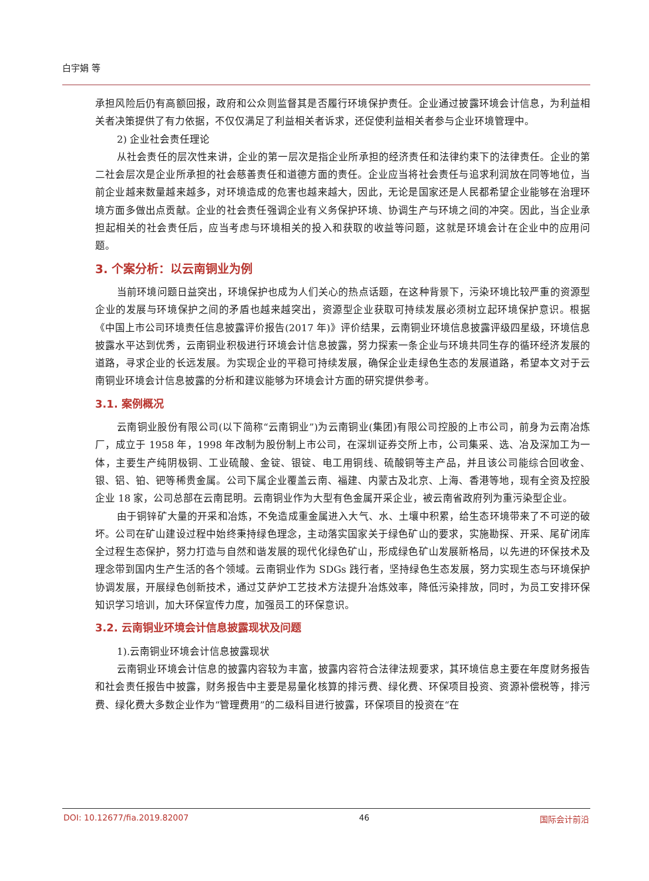白宇娟 等
承担风险后仍有高额回报，政府和公众则监督其是否履行环境保护责任。企业通过披露环境会计信息，为利益相关者决策提供了有力依据，不仅仅满足了利益相关者诉求，还促使利益相关者参与企业环境管理中。
2) 企业社会责任理论
从社会责任的层次性来讲，企业的第一层次是指企业所承担的经济责任和法律约束下的法律责任。企业的第二社会层次是企业所承担的社会慈善责任和道德方面的责任。企业应当将社会责任与追求利润放在同等地位，当前企业越来数量越来越多，对环境造成的危害也越来越大，因此，无论是国家还是人民都希望企业能够在治理环境方面多做出点贡献。企业的社会责任强调企业有义务保护环境、协调生产与环境之间的冲突。因此，当企业承担起相关的社会责任后，应当考虑与环境相关的投入和获取的收益等问题，这就是环境会计在企业中的应用问题。
3. 个案分析：以云南铜业为例
当前环境问题日益突出，环境保护也成为人们关心的热点话题，在这种背景下，污染环境比较严重的资源型企业的发展与环境保护之间的矛盾也越来越突出，资源型企业获取可持续发展必须树立起环境保护意识。根据《中国上市公司环境责任信息披露评价报告(2017 年)》评价结果，云南铜业环境信息披露评级四星级，环境信息披露水平达到优秀，云南铜业积极进行环境会计信息披露，努力探索一条企业与环境共同生存的循环经济发展的道路，寻求企业的长远发展。为实现企业的平稳可持续发展，确保企业走绿色生态的发展道路，希望本文对于云南铜业环境会计信息披露的分析和建议能够为环境会计方面的研究提供参考。
3.1. 案例概况
云南铜业股份有限公司(以下简称“云南铜业”)为云南铜业(集团)有限公司控股的上市公司，前身为云南冶炼厂，成立于 1958 年，1998 年改制为股份制上市公司，在深圳证券交所上市，公司集采、选、冶及深加工为一体，主要生产纯阴极铜、工业硫酸、金锭、银锭、电工用铜线、硫酸铜等主产品，并且该公司能综合回收金、银、铝、铂、钯等稀贵金属。公司下属企业覆盖云南、福建、内蒙古及北京、上海、香港等地，现有全资及控股企业 18 家，公司总部在云南昆明。云南铜业作为大型有色金属开采企业，被云南省政府列为重污染型企业。
由于铜锌矿大量的开采和冶炼，不免造成重金属进入大气、水、土壤中积累，给生态环境带来了不可逆的破坏。公司在矿山建设过程中始终秉持绿色理念，主动落实国家关于绿色矿山的要求，实施勘探、开采、尾矿闭库全过程生态保护，努力打造与自然和谐发展的现代化绿色矿山，形成绿色矿山发展新格局，以先进的环保技术及理念带到国内生产生活的各个领域。云南铜业作为 SDGs 践行者，坚持绿色生态发展，努力实现生态与环境保护协调发展，开展绿色创新技术，通过艾萨炉工艺技术方法提升冶炼效率，降低污染排放，同时，为员工安排环保知识学习培训，加大环保宣传力度，加强员工的环保意识。
3.2. 云南铜业环境会计信息披露现状及问题
1).云南铜业环境会计信息披露现状
云南铜业环境会计信息的披露内容较为丰富，披露内容符合法律法规要求，其环境信息主要在年度财务报告和社会责任报告中披露，财务报告中主要是易量化核算的排污费、绿化费、环保项目投资、资源补偿税等，排污费、绿化费大多数企业作为“管理费用”的二级科目进行披露，环保项目的投资在“在
DOI: 10.12677/fia.2019.82007 46 国际会计前沿